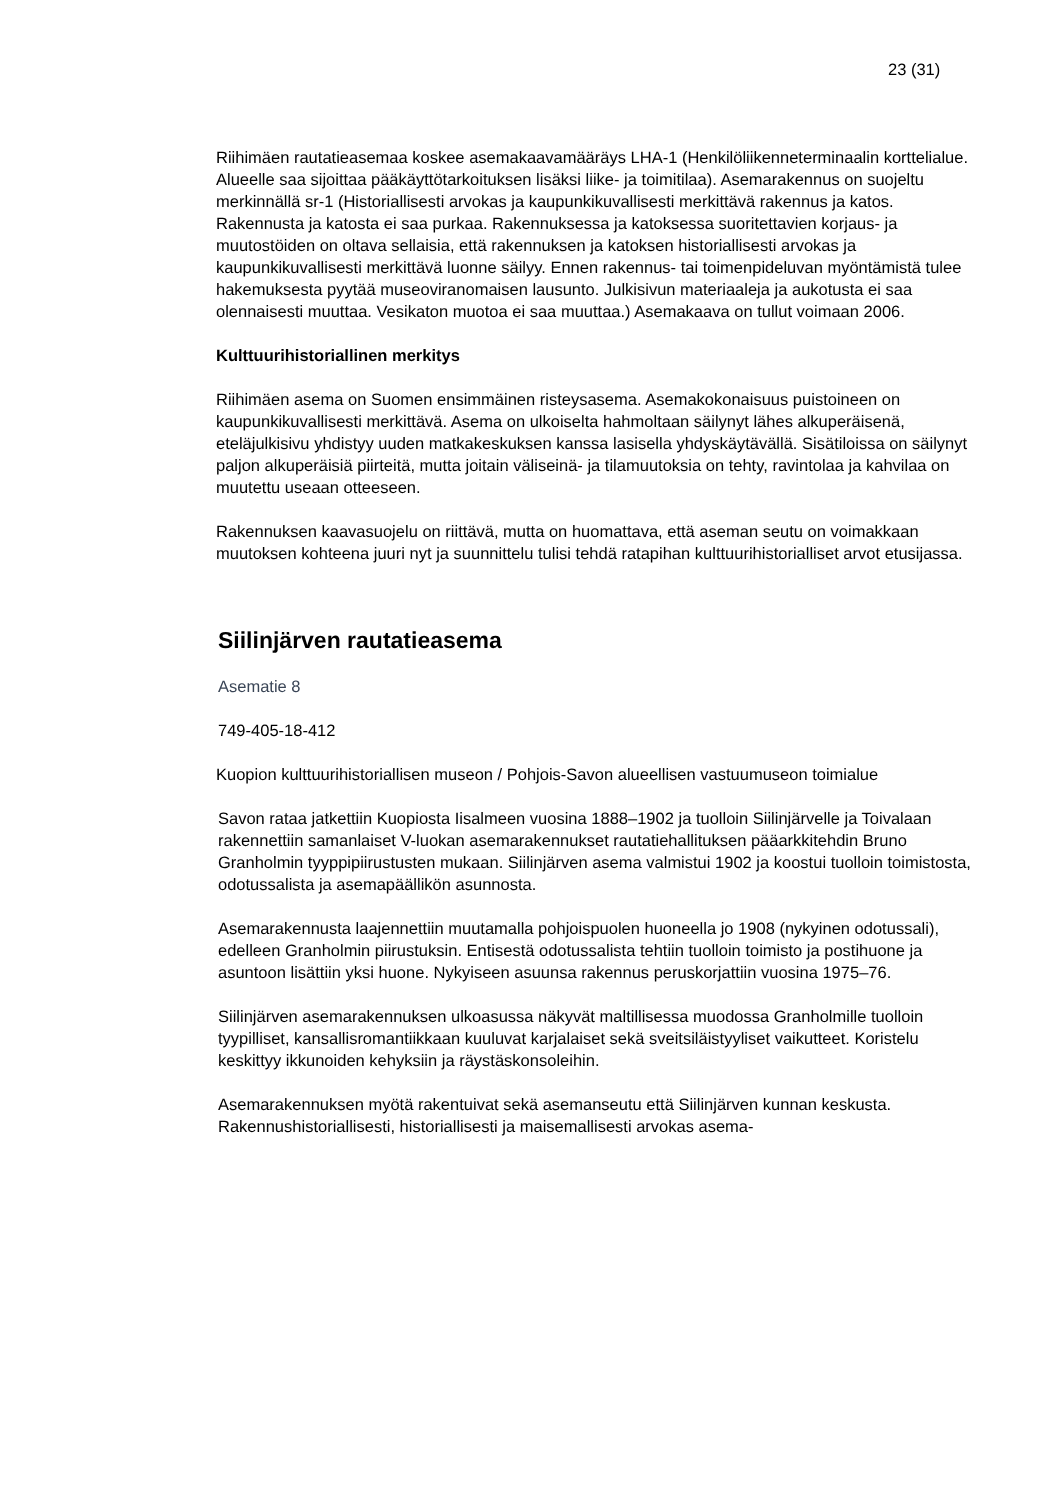23 (31)
Riihimäen rautatieasemaa koskee asemakaavamääräys LHA-1 (Henkilöliikenneterminaalin korttelialue. Alueelle saa sijoittaa pääkäyttötarkoituksen lisäksi liike- ja toimitilaa). Asemarakennus on suojeltu merkinnällä sr-1 (Historiallisesti arvokas ja kaupunkikuvallisesti merkittävä rakennus ja katos. Rakennusta ja katosta ei saa purkaa. Rakennuksessa ja katoksessa suoritettavien korjaus- ja muutostöiden on oltava sellaisia, että rakennuksen ja katoksen historiallisesti arvokas ja kaupunkikuvallisesti merkittävä luonne säilyy. Ennen rakennus- tai toimenpideluvan myöntämistä tulee hakemuksesta pyytää museoviranomaisen lausunto. Julkisivun materiaaleja ja aukotusta ei saa olennaisesti muuttaa. Vesikaton muotoa ei saa muuttaa.) Asemakaava on tullut voimaan 2006.
Kulttuurihistoriallinen merkitys
Riihimäen asema on Suomen ensimmäinen risteysasema. Asemakokonaisuus puistoineen on kaupunkikuvallisesti merkittävä. Asema on ulkoiselta hahmoltaan säilynyt lähes alkuperäisenä, eteläjulkisivu yhdistyy uuden matkakeskuksen kanssa lasisella yhdyskäytävällä. Sisätiloissa on säilynyt paljon alkuperäisiä piirteitä, mutta joitain väliseinä- ja tilamuutoksia on tehty, ravintolaa ja kahvilaa on muutettu useaan otteeseen.
Rakennuksen kaavasuojelu on riittävä, mutta on huomattava, että aseman seutu on voimakkaan muutoksen kohteena juuri nyt ja suunnittelu tulisi tehdä ratapihan kulttuurihistorialliset arvot etusijassa.
Siilinjärven rautatieasema
Asematie 8
749-405-18-412
Kuopion kulttuurihistoriallisen museon / Pohjois-Savon alueellisen vastuumuseon toimialue
Savon rataa jatkettiin Kuopiosta Iisalmeen vuosina 1888–1902 ja tuolloin Siilinjärvelle ja Toivalaan rakennettiin samanlaiset V-luokan asemarakennukset rautatiehallituksen pääarkkitehdin Bruno Granholmin tyyppipiirustusten mukaan. Siilinjärven asema valmistui 1902 ja koostui tuolloin toimistosta, odotussalista ja asemapäällikön asunnosta.
Asemarakennusta laajennettiin muutamalla pohjoispuolen huoneella jo 1908 (nykyinen odotussali), edelleen Granholmin piirustuksin. Entisestä odotussalista tehtiin tuolloin toimisto ja postihuone ja asuntoon lisättiin yksi huone. Nykyiseen asuunsa rakennus peruskorjattiin vuosina 1975–76.
Siilinjärven asemarakennuksen ulkoasussa näkyvät maltillisessa muodossa Granholmille tuolloin tyypilliset, kansallisromantiikkaan kuuluvat karjalaiset sekä sveitsiläistyyliset vaikutteet. Koristelu keskittyy ikkunoiden kehyksiin ja räystäskonsoleihin.
Asemarakennuksen myötä rakentuivat sekä asemanseutu että Siilinjärven kunnan keskusta. Rakennushistoriallisesti, historiallisesti ja maisemallisesti arvokas asema-